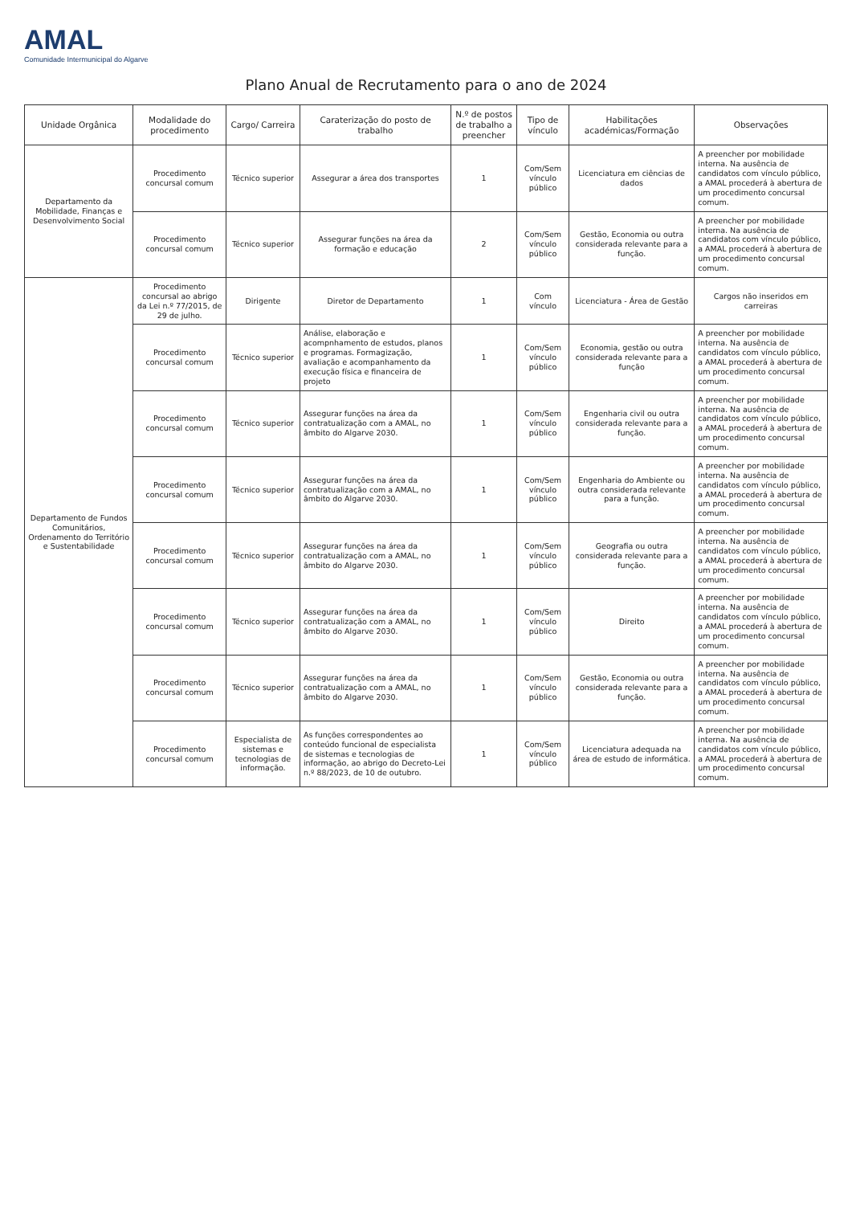AMAL
Comunidade Intermunicipal do Algarve
Plano Anual de Recrutamento para o ano de 2024
| Unidade Orgânica | Modalidade do procedimento | Cargo/ Carreira | Caraterização do posto de trabalho | N.º de postos de trabalho a preencher | Tipo de vínculo | Habilitações académicas/Formação | Observações |
| --- | --- | --- | --- | --- | --- | --- | --- |
| Departamento da Mobilidade, Finanças e Desenvolvimento Social | Procedimento concursal comum | Técnico superior | Assegurar a área dos transportes | 1 | Com/Sem vínculo público | Licenciatura em ciências de dados | A preencher por mobilidade interna. Na ausência de candidatos com vínculo público, a AMAL procederá à abertura de um procedimento concursal comum. |
| | Procedimento concursal comum | Técnico superior | Assegurar funções na área da formação e educação | 2 | Com/Sem vínculo público | Gestão, Economia ou outra considerada relevante para a função. | A preencher por mobilidade interna. Na ausência de candidatos com vínculo público, a AMAL procederá à abertura de um procedimento concursal comum. |
| Departamento de Fundos Comunitários, Ordenamento do Território e Sustentabilidade | Procedimento concursal ao abrigo da Lei n.º 77/2015, de 29 de julho. | Dirigente | Diretor de Departamento | 1 | Com vínculo | Licenciatura - Área de Gestão | Cargos não inseridos em carreiras |
| | Procedimento concursal comum | Técnico superior | Análise, elaboração e acompnhamento de estudos, planos e programas. Formagização, avaliação e acompanhamento da execução física e financeira de projeto | 1 | Com/Sem vínculo público | Economia, gestão ou outra considerada relevante para a função | A preencher por mobilidade interna. Na ausência de candidatos com vínculo público, a AMAL procederá à abertura de um procedimento concursal comum. |
| | Procedimento concursal comum | Técnico superior | Assegurar funções na área da contratualização com a AMAL, no âmbito do Algarve 2030. | 1 | Com/Sem vínculo público | Engenharia civil ou outra considerada relevante para a função. | A preencher por mobilidade interna. Na ausência de candidatos com vínculo público, a AMAL procederá à abertura de um procedimento concursal comum. |
| | Procedimento concursal comum | Técnico superior | Assegurar funções na área da contratualização com a AMAL, no âmbito do Algarve 2030. | 1 | Com/Sem vínculo público | Engenharia do Ambiente ou outra considerada relevante para a função. | A preencher por mobilidade interna. Na ausência de candidatos com vínculo público, a AMAL procederá à abertura de um procedimento concursal comum. |
| | Procedimento concursal comum | Técnico superior | Assegurar funções na área da contratualização com a AMAL, no âmbito do Algarve 2030. | 1 | Com/Sem vínculo público | Geografia ou outra considerada relevante para a função. | A preencher por mobilidade interna. Na ausência de candidatos com vínculo público, a AMAL procederá à abertura de um procedimento concursal comum. |
| | Procedimento concursal comum | Técnico superior | Assegurar funções na área da contratualização com a AMAL, no âmbito do Algarve 2030. | 1 | Com/Sem vínculo público | Direito | A preencher por mobilidade interna. Na ausência de candidatos com vínculo público, a AMAL procederá à abertura de um procedimento concursal comum. |
| | Procedimento concursal comum | Técnico superior | Assegurar funções na área da contratualização com a AMAL, no âmbito do Algarve 2030. | 1 | Com/Sem vínculo público | Gestão, Economia ou outra considerada relevante para a função. | A preencher por mobilidade interna. Na ausência de candidatos com vínculo público, a AMAL procederá à abertura de um procedimento concursal comum. |
| | Procedimento concursal comum | Especialista de sistemas e tecnologias de informação. | As funções correspondentes ao conteúdo funcional de especialista de sistemas e tecnologias de informação, ao abrigo do Decreto-Lei n.º 88/2023, de 10 de outubro. | 1 | Com/Sem vínculo público | Licenciatura adequada na área de estudo de informática. | A preencher por mobilidade interna. Na ausência de candidatos com vínculo público, a AMAL procederá à abertura de um procedimento concursal comum. |